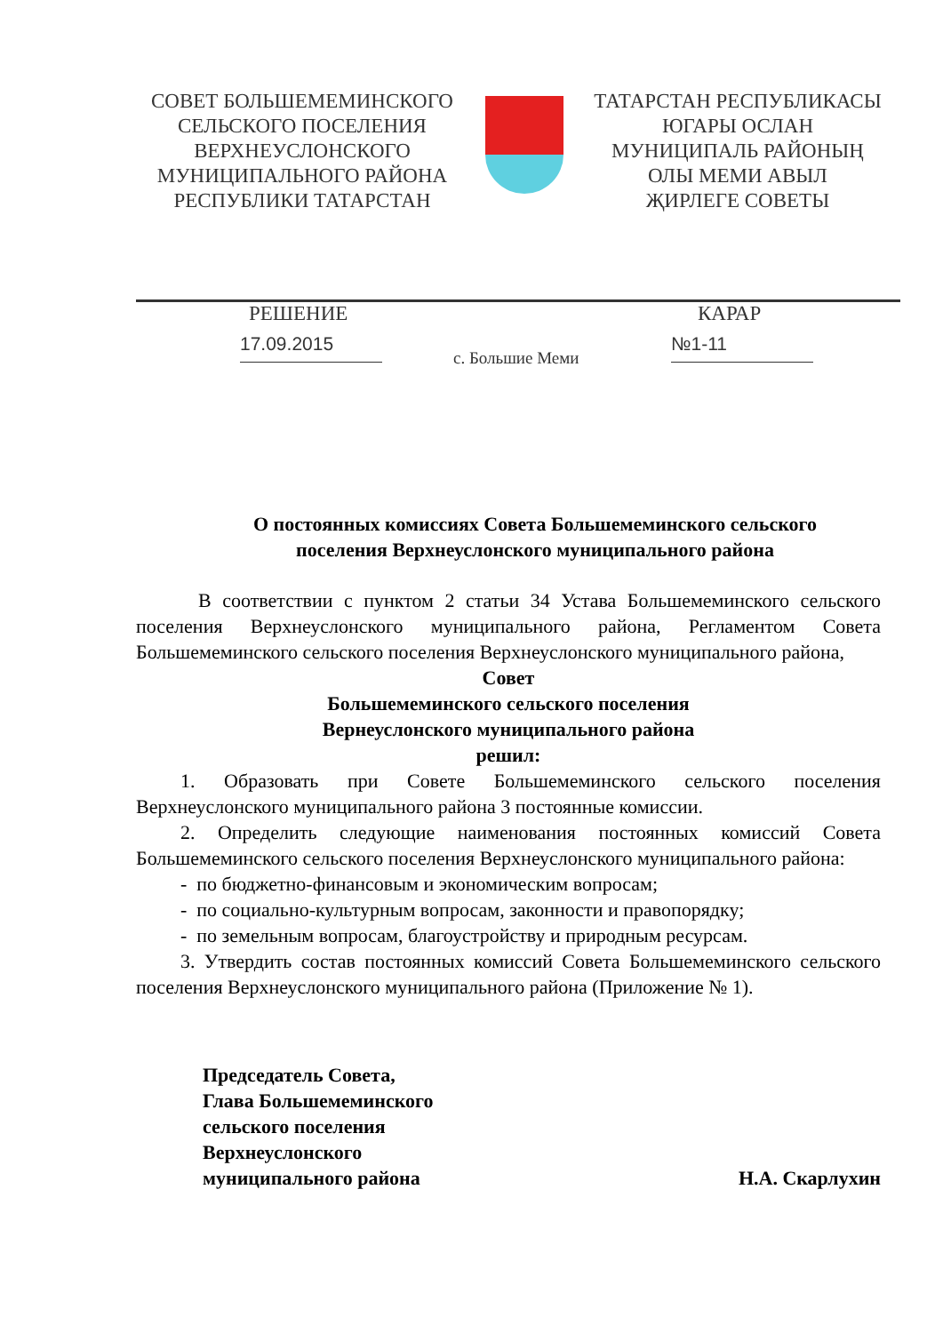СОВЕТ БОЛЬШЕМЕМИНСКОГО
СЕЛЬСКОГО ПОСЕЛЕНИЯ
ВЕРХНЕУСЛОНСКОГО
МУНИЦИПАЛЬНОГО РАЙОНА
РЕСПУБЛИКИ ТАТАРСТАН
ТАТАРСТАН РЕСПУБЛИКАСЫ
ЮГАРЫ ОСЛАН
МУНИЦИПАЛЬ РАЙОНЫҢ
ОЛЫ МЕМИ АВЫЛ
ҖИРЛЕГЕ СОВЕТЫ
РЕШЕНИЕ КАРАР
17.09.2015
с. Большие Меми
№1-11
О постоянных комиссиях Совета Большемеминского сельского
поселения Верхнеуслонского муниципального района
В соответствии с пунктом 2 статьи 34 Устава Большемеминского сельского поселения Верхнеуслонского муниципального района, Регламентом Совета Большемеминского сельского поселения Верхнеуслонского муниципального района,
Совет
Большемеминского сельского поселения
Вернеуслонского муниципального района
решил:
1. Образовать при Совете Большемеминского сельского поселения Верхнеуслонского муниципального района 3 постоянные комиссии.
2. Определить следующие наименования постоянных комиссий Совета Большемеминского сельского поселения Верхнеуслонского муниципального района:
- по бюджетно-финансовым и экономическим вопросам;
- по социально-культурным вопросам, законности и правопорядку;
- по земельным вопросам, благоустройству и природным ресурсам.
3. Утвердить состав постоянных комиссий Совета Большемеминского сельского поселения Верхнеуслонского муниципального района (Приложение № 1).
Председатель Совета,
Глава Большемеминского
сельского поселения
Верхнеуслонского
муниципального района
Н.А. Скарлухин